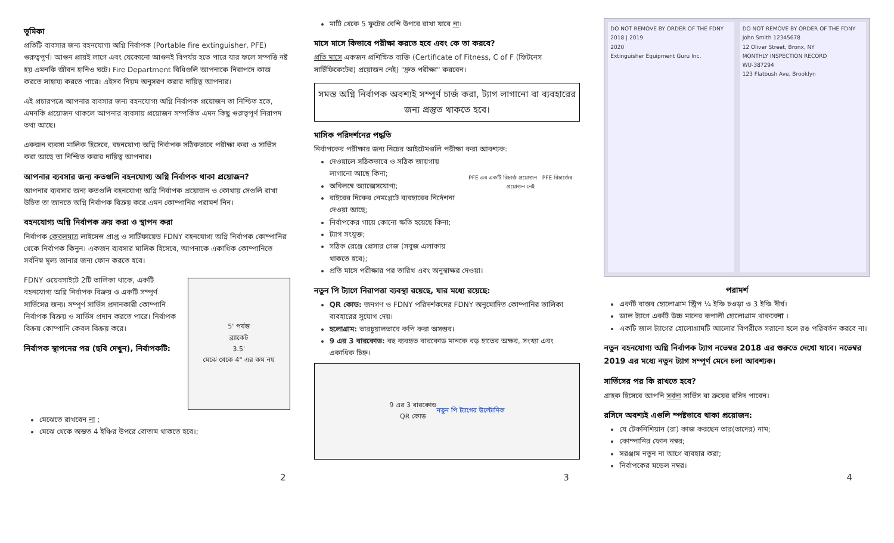ভূমিকা
প্রতিটি ব্যবসার জন্য বহনযোগ্য অগ্নি নির্বাপক (Portable fire extinguisher, PFE) গুরুত্বপূর্ণ। আগুন প্রায়ই লাগে এবং যেকোনো আগুনই বিপর্যয় হতে পারে যার ফলে সম্পত্তি নষ্ট হয় এমনকি জীবন হানিও ঘটে। Fire Department বিধিগুলি আপনাকে নিরাপদে কাজ করতে সাহায্য করতে পারে। এইসব নিয়ম অনুসরণ করার দায়িত্ব আপনার।
এই প্রচারপত্রে আপনার ব্যবসার জন্য বহনযোগ্য অগ্নি নির্বাপক প্রয়োজন তা নিশ্চিত হতে, এমনকি প্রয়োজন থাকলে আপনার ব্যবসায় প্রয়োজন সম্পর্কিত এমন কিছু গুরুত্বপূর্ণ নিরাপদ তথ্য আছে।
একজন ব্যবসা মালিক হিসেবে, বহনযোগ্য অগ্নি নির্বাপক সঠিকভাবে পরীক্ষা করা ও সার্ভিস করা আছে তা নিশ্চিত করার দায়িত্ব আপনার।
আপনার ব্যবসার জন্য কতগুলি বহনযোগ্য অগ্নি নির্বাপক থাকা প্রয়োজন?
আপনার ব্যবসার জন্য কতগুলি বহনযোগ্য অগ্নি নির্বাপক প্রয়োজন ও কোথায় সেগুলি রাখা উচিত তা জানতে অগ্নি নির্বাপক বিক্রয় করে এমন কোম্পানির পরামর্শ নিন।
বহনযোগ্য অগ্নি নির্বাপক ক্রয় করা ও স্থাপন করা
নির্বাপক কেবলমাত্র লাইসেন্স প্রাপ্ত ও সার্টিফায়েড FDNY বহনযোগ্য অগ্নি নির্বাপক কোম্পানির থেকে নির্বাপক কিনুন। একজন ব্যবসার মালিক হিসেবে, আপনাকে একাধিক কোম্পানিতে সর্বনিম্ন মূল্য জানার জন্য ফোন করতে হবে।
FDNY ওয়েবসাইটে 2টি তালিকা থাকে, একটি বহনযোগ্য অগ্নি নির্বাপক বিক্রয় ও একটি সম্পূর্ণ সার্ভিসের জন্য। সম্পূর্ণ সার্ভিস প্রদানকারী কোম্পানি নির্বাপক বিক্রয় ও সার্ভিস প্রদান করতে পারে। নির্বাপক বিক্রয় কোম্পানি কেবল বিক্রয় করে।
নির্বাপক স্থাপনের পর (ছবি দেখুন), নির্বাপকটি:
5' পর্যন্ত
ব্র্যাকেট
3.5'
মেঝে থেকে 4" এর কম নয়
মেঝেতে রাখবেন না ;
মেঝে থেকে অন্তত 4 ইঞ্চির উপরে বোতাম থাকতে হবে।;
মাটি থেকে 5 ফুটের বেশি উপরে রাখা যাবে না।
মাসে মাসে কিভাবে পরীক্ষা করতে হবে এবং কে তা করবে?
প্রতি মাসে একজন প্রশিক্ষিত ব্যক্তি (Certificate of Fitness, C of F (ফিটনেস সার্টিফিকেটের) প্রয়োজন নেই) "দ্রুত পরীক্ষা" করবেন।
সমস্ত অগ্নি নির্বাপক অবশ্যই সম্পূর্ণ চার্জ করা, ট্যাগ লাগানো বা ব্যবহারের জন্য প্রস্তুত থাকতে হবে।
মাসিক পরিদর্শনের পদ্ধতি
নির্বাপকের পরীক্ষার জন্য নিচের আইটেমগুলি পরীক্ষা করা আবশ্যক:
দেওয়ালে সঠিকভাবে ও সঠিক জায়গায় লাগানো আছে কিনা;
অবিলম্বে অ্যাক্সেসযোগ্য;
বাইরের দিকের নেমপ্লেটে ব্যবহারের নির্দেশনা দেওয়া আছে;
নির্বাপকের গায়ে কোনো ক্ষতি হয়েছে কিনা;
ট্যাগ সংযুক্ত;
সঠিক রেঞ্জে প্রেসার গেজ (সবুজ এলাকায় থাকতে হবে);
PFE এর একটি রিচার্জ প্রয়োজন PFE রিচার্জের প্রয়োজন নেই
প্রতি মাসে পরীক্ষার পর তারিখ এবং অনুস্বাক্ষর দেওয়া।
নতুন পি ট্যাগে নিরাপত্তা ব্যবস্থা রয়েছে, যার মধ্যে রয়েছে:
QR কোড: জনগণ ও FDNY পরিদর্শকদের FDNY অনুমোদিত কোম্পানির তালিকা ব্যবহারের সুযোগ দেয়।
হলোগ্রাম: ভারচুয়ালভাবে কপি করা অসম্ভব।
9 এর 3 বারকোড: বহু ব্যবহৃত বারকোড মানকে বড় হাতের অক্ষর, সংখ্যা এবং একাধিক চিহ্ন।
9 এর 3 বারকোড
QR কোড
নতুন পি ট্যাগের উল্টোদিক
DO NOT REMOVE BY ORDER OF THE FDNY
2018 | 2019
2020
Extinguisher Equipment Guru Inc.
DO NOT REMOVE BY ORDER OF THE FDNY
John Smith 12345678
12 Oliver Street, Bronx, NY
MONTHLY INSPECTION RECORD
WU-387294
123 Flatbush Ave, Brooklyn
পরামর্শ
একটি বাস্তব হোলোগ্রাম স্ট্রিপ ¼ ইঞ্চি চওড়া ও 3 ইঞ্চি দীর্ঘ।
জাল ট্যাগে একটি উচ্চ মানের রূপালী হোলোগ্রাম থাকবেনা ।
একটি জাল ট্যাগের হোলোগ্রামটি আলোর বিপরীতে সরানো হলে রঙ পরিবর্তন করবে না।
নতুন বহনযোগ্য অগ্নি নির্বাপক ট্যাগ নভেম্বর 2018 এর শুরুতে দেখো যাবে। নভেম্বর 2019 এর মধ্যে নতুন ট্যাগ সম্পূর্ণ মেনে চলা আবশ্যক।
সার্ভিসের পর কি রাখতে হবে?
গ্রাহক হিসেবে আপনি সর্বদা সার্ভিস বা ক্রয়ের রসিদ পাবেন।
রসিদে অবশ্যই এগুলি স্পষ্টভাবে থাকা প্রয়োজন:
যে টেকনিশিয়ান (রা) কাজ করছেন তার(তাদের) নাম;
কোম্পানির ফোন নম্বর;
সরঞ্জাম নতুন না আগে ব্যবহার করা;
নির্বাপকের মডেল নম্বর।
2 3 4